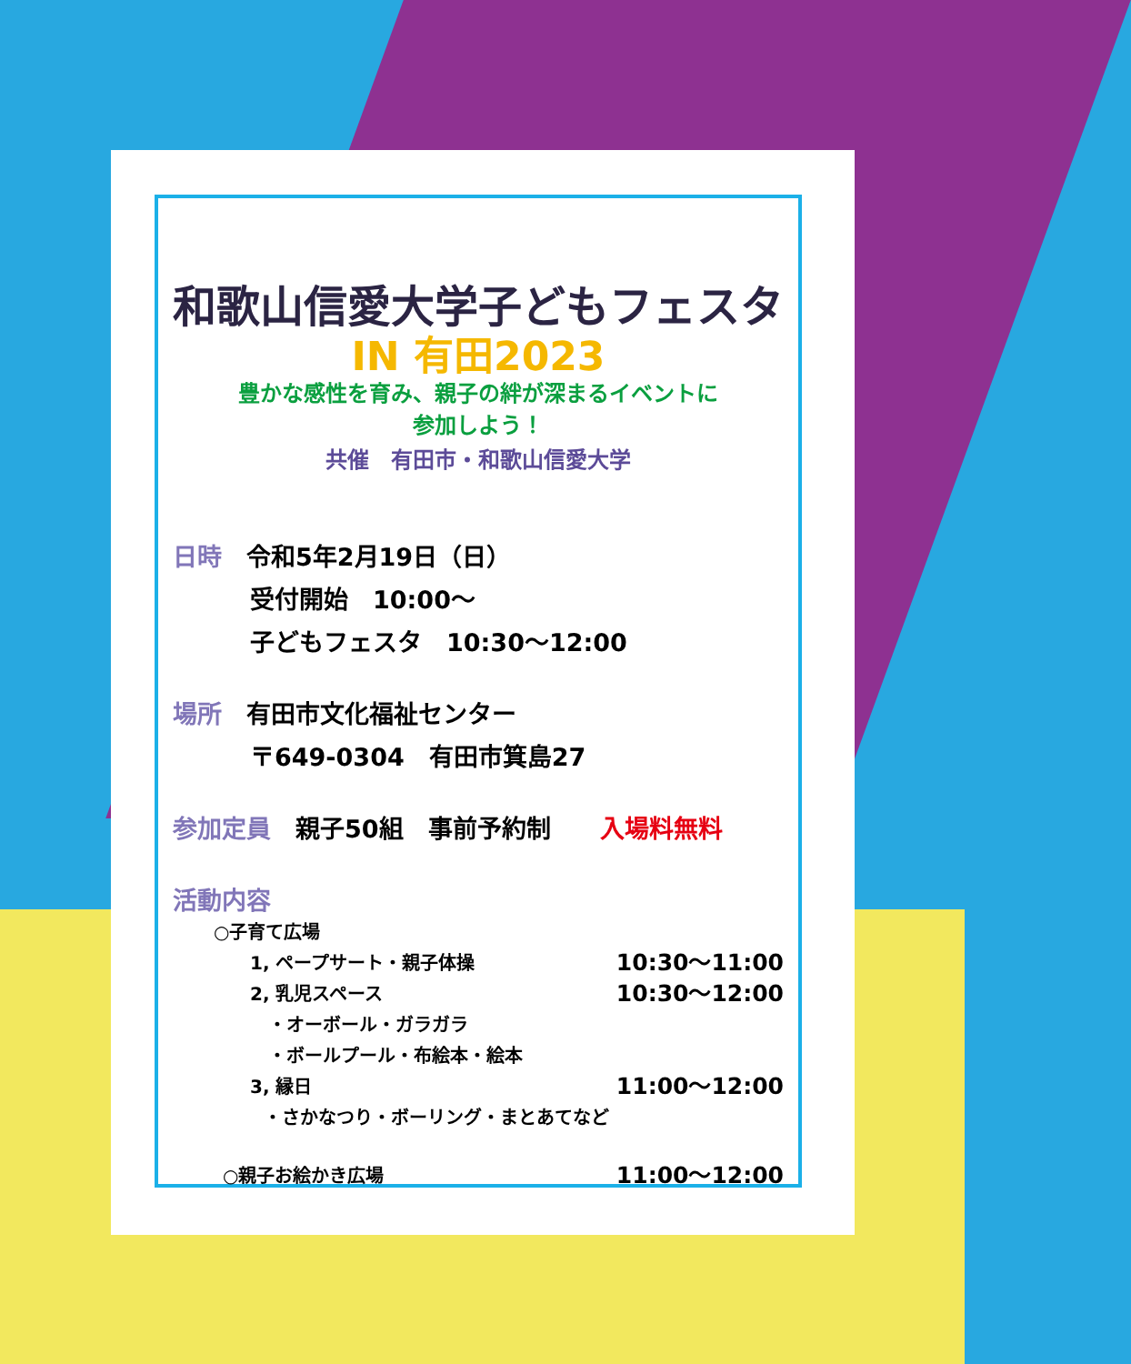和歌山信愛大学子どもフェスタ
IN 有田2023
豊かな感性を育み、親子の絆が深まるイベントに
参加しよう！
共催　有田市・和歌山信愛大学
日時　令和5年2月19日（日）
受付開始　10:00～
子どもフェスタ　10:30～12:00
場所　有田市文化福祉センター
〒649-0304　有田市箕島27
参加定員　親子50組　事前予約制　　入場料無料
活動内容
○子育て広場
1, ペープサート・親子体操 10:30～11:00
2, 乳児スペース 10:30～12:00
・オーボール・ガラガラ
・ボールプール・布絵本・絵本
3, 縁日 11:00～12:00
・さかなつり・ボーリング・まとあてなど
○親子お絵かき広場 11:00～12:00